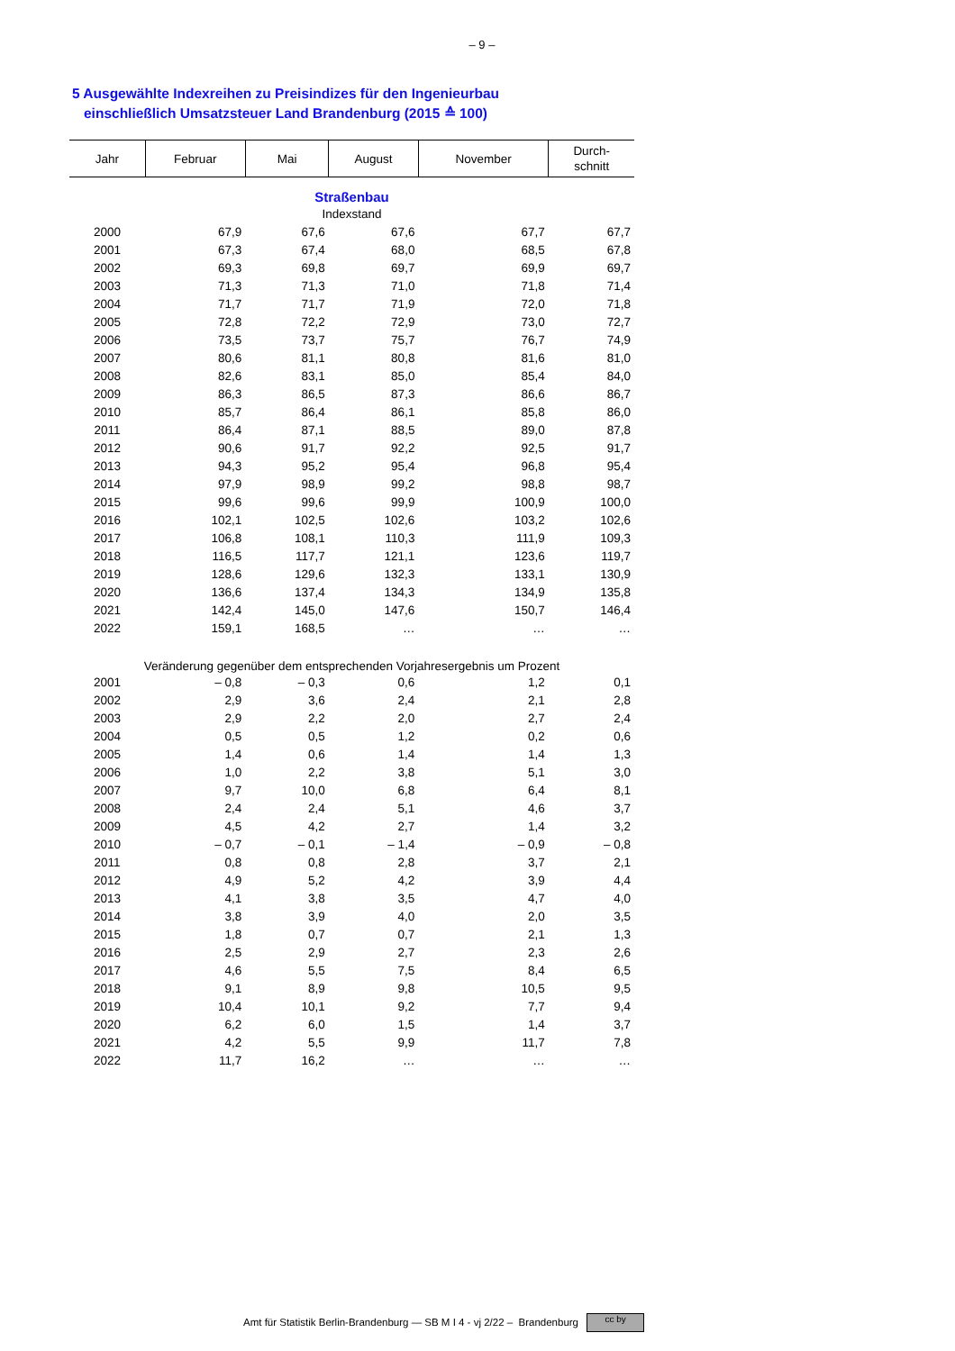– 9 –
5 Ausgewählte Indexreihen zu Preisindizes für den Ingenieurbau
einschließlich Umsatzsteuer Land Brandenburg (2015 ≙ 100)
| Jahr | Februar | Mai | August | November | Durch- schnitt |
| --- | --- | --- | --- | --- | --- |
| Straßenbau | | | | | |
| Indexstand | | | | | |
| 2000 | 67,9 | 67,6 | 67,6 | 67,7 | 67,7 |
| 2001 | 67,3 | 67,4 | 68,0 | 68,5 | 67,8 |
| 2002 | 69,3 | 69,8 | 69,7 | 69,9 | 69,7 |
| 2003 | 71,3 | 71,3 | 71,0 | 71,8 | 71,4 |
| 2004 | 71,7 | 71,7 | 71,9 | 72,0 | 71,8 |
| 2005 | 72,8 | 72,2 | 72,9 | 73,0 | 72,7 |
| 2006 | 73,5 | 73,7 | 75,7 | 76,7 | 74,9 |
| 2007 | 80,6 | 81,1 | 80,8 | 81,6 | 81,0 |
| 2008 | 82,6 | 83,1 | 85,0 | 85,4 | 84,0 |
| 2009 | 86,3 | 86,5 | 87,3 | 86,6 | 86,7 |
| 2010 | 85,7 | 86,4 | 86,1 | 85,8 | 86,0 |
| 2011 | 86,4 | 87,1 | 88,5 | 89,0 | 87,8 |
| 2012 | 90,6 | 91,7 | 92,2 | 92,5 | 91,7 |
| 2013 | 94,3 | 95,2 | 95,4 | 96,8 | 95,4 |
| 2014 | 97,9 | 98,9 | 99,2 | 98,8 | 98,7 |
| 2015 | 99,6 | 99,6 | 99,9 | 100,9 | 100,0 |
| 2016 | 102,1 | 102,5 | 102,6 | 103,2 | 102,6 |
| 2017 | 106,8 | 108,1 | 110,3 | 111,9 | 109,3 |
| 2018 | 116,5 | 117,7 | 121,1 | 123,6 | 119,7 |
| 2019 | 128,6 | 129,6 | 132,3 | 133,1 | 130,9 |
| 2020 | 136,6 | 137,4 | 134,3 | 134,9 | 135,8 |
| 2021 | 142,4 | 145,0 | 147,6 | 150,7 | 146,4 |
| 2022 | 159,1 | 168,5 | … | … | … |
| Veränderung gegenüber dem entsprechenden Vorjahresergebnis um Prozent | | | | | |
| 2001 | – 0,8 | – 0,3 | 0,6 | 1,2 | 0,1 |
| 2002 | 2,9 | 3,6 | 2,4 | 2,1 | 2,8 |
| 2003 | 2,9 | 2,2 | 2,0 | 2,7 | 2,4 |
| 2004 | 0,5 | 0,5 | 1,2 | 0,2 | 0,6 |
| 2005 | 1,4 | 0,6 | 1,4 | 1,4 | 1,3 |
| 2006 | 1,0 | 2,2 | 3,8 | 5,1 | 3,0 |
| 2007 | 9,7 | 10,0 | 6,8 | 6,4 | 8,1 |
| 2008 | 2,4 | 2,4 | 5,1 | 4,6 | 3,7 |
| 2009 | 4,5 | 4,2 | 2,7 | 1,4 | 3,2 |
| 2010 | – 0,7 | – 0,1 | – 1,4 | – 0,9 | – 0,8 |
| 2011 | 0,8 | 0,8 | 2,8 | 3,7 | 2,1 |
| 2012 | 4,9 | 5,2 | 4,2 | 3,9 | 4,4 |
| 2013 | 4,1 | 3,8 | 3,5 | 4,7 | 4,0 |
| 2014 | 3,8 | 3,9 | 4,0 | 2,0 | 3,5 |
| 2015 | 1,8 | 0,7 | 0,7 | 2,1 | 1,3 |
| 2016 | 2,5 | 2,9 | 2,7 | 2,3 | 2,6 |
| 2017 | 4,6 | 5,5 | 7,5 | 8,4 | 6,5 |
| 2018 | 9,1 | 8,9 | 9,8 | 10,5 | 9,5 |
| 2019 | 10,4 | 10,1 | 9,2 | 7,7 | 9,4 |
| 2020 | 6,2 | 6,0 | 1,5 | 1,4 | 3,7 |
| 2021 | 4,2 | 5,5 | 9,9 | 11,7 | 7,8 |
| 2022 | 11,7 | 16,2 | … | … | … |
Amt für Statistik Berlin-Brandenburg — SB M I 4 - vj 2/22 – Brandenburg cc by